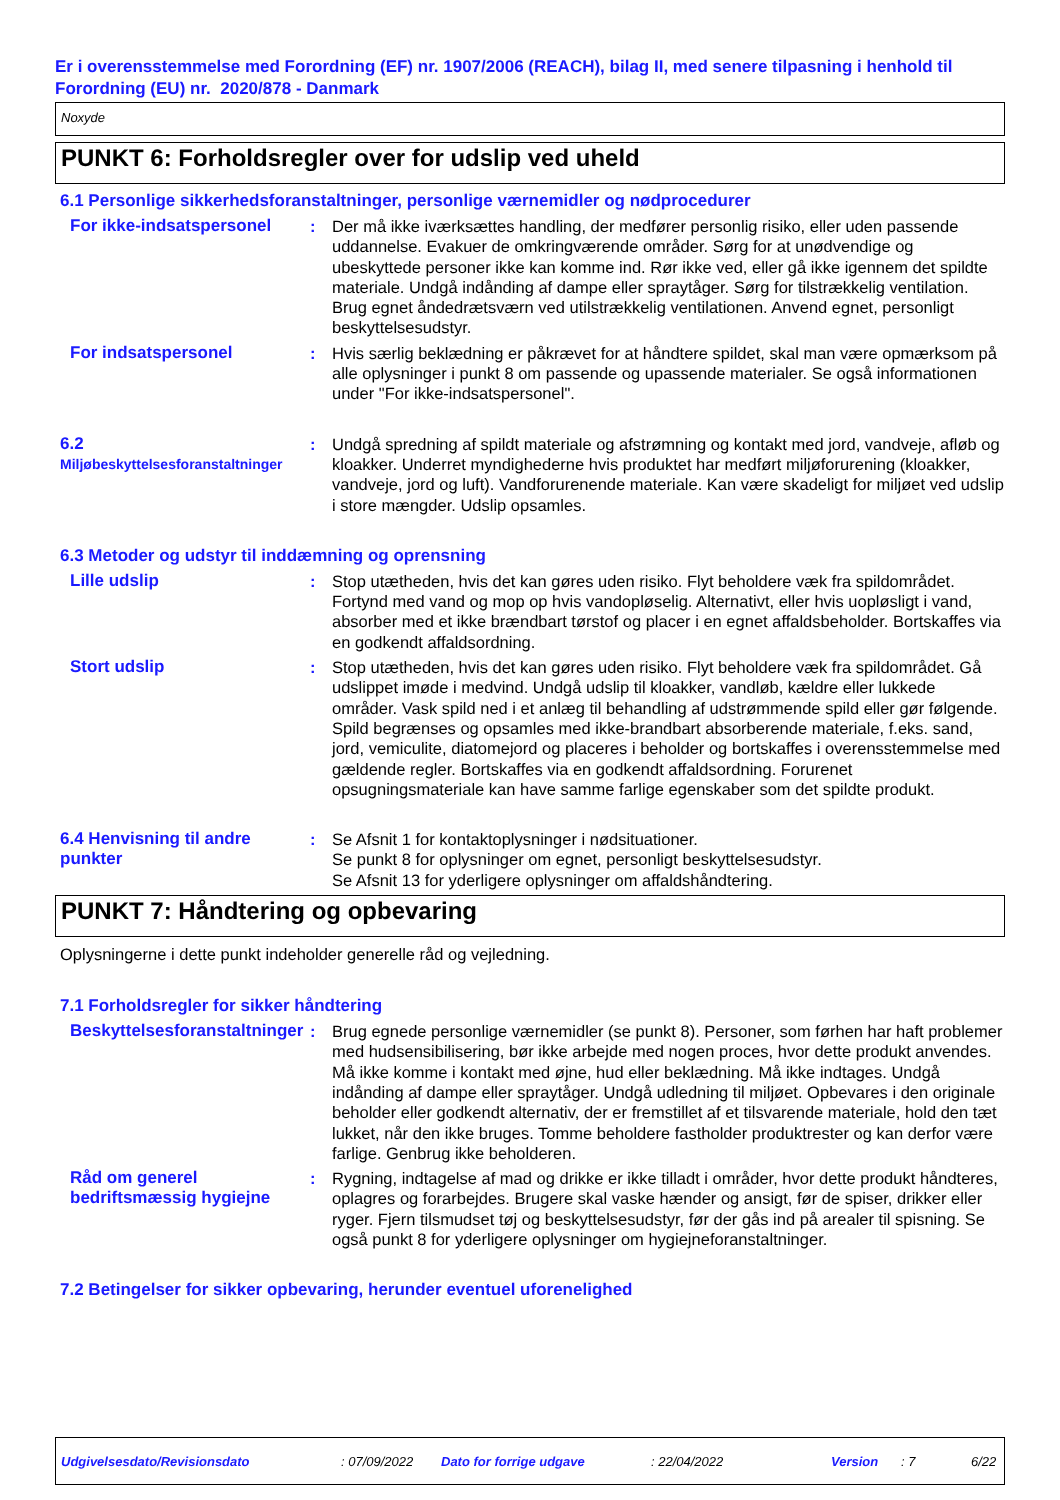Er i overensstemmelse med Forordning (EF) nr. 1907/2006 (REACH), bilag II, med senere tilpasning i henhold til Forordning (EU) nr. 2020/878 - Danmark
Noxyde
PUNKT 6: Forholdsregler over for udslip ved uheld
6.1 Personlige sikkerhedsforanstaltninger, personlige værnemidler og nødprocedurer
For ikke-indsatspersonel
: Der må ikke iværksættes handling, der medfører personlig risiko, eller uden passende uddannelse. Evakuer de omkringværende områder. Sørg for at unødvendige og ubeskyttede personer ikke kan komme ind. Rør ikke ved, eller gå ikke igennem det spildte materiale. Undgå indånding af dampe eller spraytåger. Sørg for tilstrækkelig ventilation. Brug egnet åndedrætsværn ved utilstrækkelig ventilationen. Anvend egnet, personligt beskyttelsesudstyr.
For indsatspersonel : Hvis særlig beklædning er påkrævet for at håndtere spildet, skal man være opmærksom på alle oplysninger i punkt 8 om passende og upassende materialer. Se også informationen under "For ikke-indsatspersonel".
6.2
Miljøbeskyttelsesforanstaltninger
: Undgå spredning af spildt materiale og afstrømning og kontakt med jord, vandveje, afløb og kloakker. Underret myndighederne hvis produktet har medført miljøforurening (kloakker, vandveje, jord og luft). Vandforurenende materiale. Kan være skadeligt for miljøet ved udslip i store mængder. Udslip opsamles.
6.3 Metoder og udstyr til inddæmning og oprensning
Lille udslip : Stop utætheden, hvis det kan gøres uden risiko. Flyt beholdere væk fra spildområdet. Fortynd med vand og mop op hvis vandopløselig. Alternativt, eller hvis uopløsligt i vand, absorber med et ikke brændbart tørstof og placer i en egnet affaldsbeholder. Bortskaffes via en godkendt affaldsordning.
Stort udslip : Stop utætheden, hvis det kan gøres uden risiko. Flyt beholdere væk fra spildområdet. Gå udslippet imøde i medvind. Undgå udslip til kloakker, vandløb, kældre eller lukkede områder. Vask spild ned i et anlæg til behandling af udstrømmende spild eller gør følgende. Spild begrænses og opsamles med ikke-brandbart absorberende materiale, f.eks. sand, jord, vemiculite, diatomejord og placeres i beholder og bortskaffes i overensstemmelse med gældende regler. Bortskaffes via en godkendt affaldsordning. Forurenet opsugningsmateriale kan have samme farlige egenskaber som det spildte produkt.
6.4 Henvisning til andre punkter
: Se Afsnit 1 for kontaktoplysninger i nødsituationer.
Se punkt 8 for oplysninger om egnet, personligt beskyttelsesudstyr.
Se Afsnit 13 for yderligere oplysninger om affaldshåndtering.
PUNKT 7: Håndtering og opbevaring
Oplysningerne i dette punkt indeholder generelle råd og vejledning.
7.1 Forholdsregler for sikker håndtering
Beskyttelsesforanstaltninger
: Brug egnede personlige værnemidler (se punkt 8). Personer, som førhen har haft problemer med hudsensibilisering, bør ikke arbejde med nogen proces, hvor dette produkt anvendes. Må ikke komme i kontakt med øjne, hud eller beklædning. Må ikke indtages. Undgå indånding af dampe eller spraytåger. Undgå udledning til miljøet. Opbevares i den originale beholder eller godkendt alternativ, der er fremstillet af et tilsvarende materiale, hold den tæt lukket, når den ikke bruges. Tomme beholdere fastholder produktrester og kan derfor være farlige. Genbrug ikke beholderen.
Råd om generel bedriftsmæssig hygiejne
: Rygning, indtagelse af mad og drikke er ikke tilladt i områder, hvor dette produkt håndteres, oplagres og forarbejdes. Brugere skal vaske hænder og ansigt, før de spiser, drikker eller ryger. Fjern tilsmudset tøj og beskyttelsesudstyr, før der gås ind på arealer til spisning. Se også punkt 8 for yderligere oplysninger om hygiejneforanstaltninger.
7.2 Betingelser for sikker opbevaring, herunder eventuel uforenelighed
Udgivelsesdato/Revisionsdato: 07/09/2022 Dato for forrige udgave: 22/04/2022 Version: 7 6/22